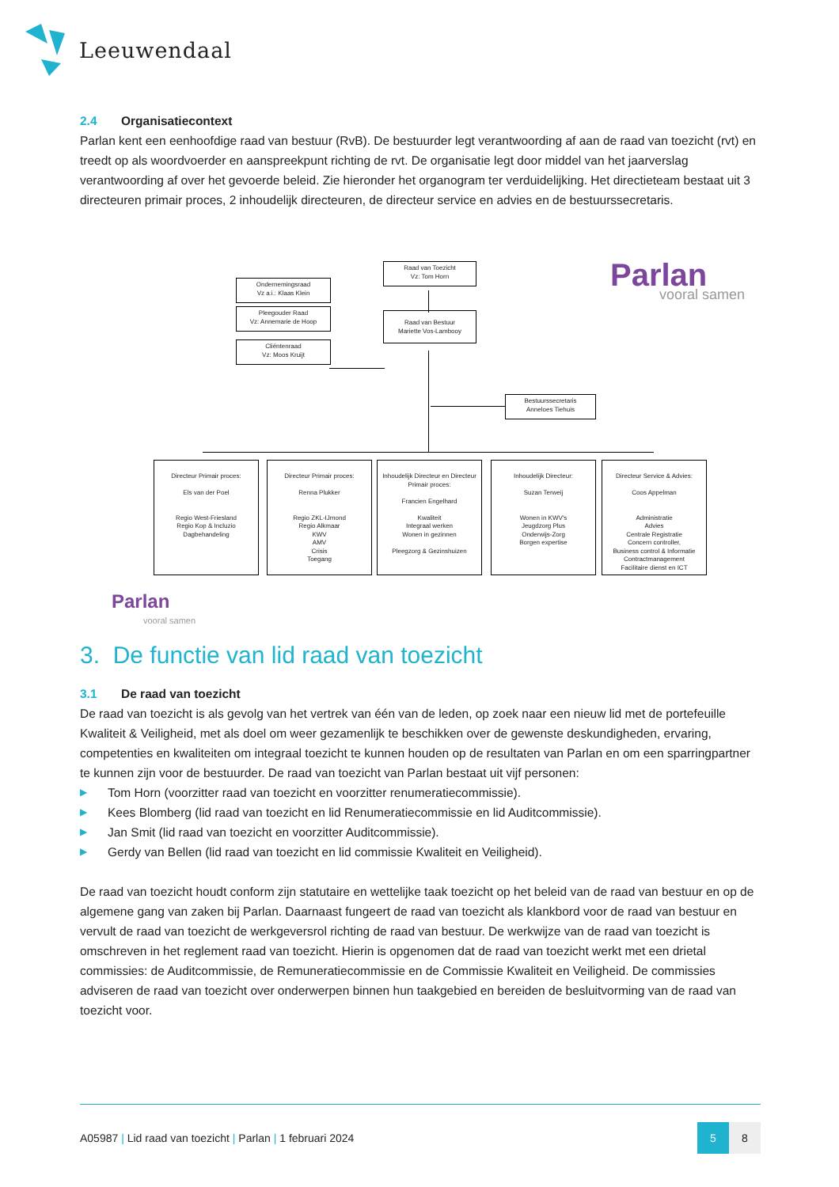Leeuwendaal
2.4 Organisatiecontext
Parlan kent een eenhoofdige raad van bestuur (RvB). De bestuurder legt verantwoording af aan de raad van toezicht (rvt) en treedt op als woordvoerder en aanspreekpunt richting de rvt. De organisatie legt door middel van het jaarverslag verantwoording af over het gevoerde beleid. Zie hieronder het organogram ter verduidelijking. Het directieteam bestaat uit 3 directeuren primair proces, 2 inhoudelijk directeuren, de directeur service en advies en de bestuurssecretaris.
Parlan
vooral samen
Raad van Toezicht
Vz: Tom Horn
Ondernemingsraad
Vz a.i.: Klaas Klein
Pleegouder Raad
Vz: Annemarie de Hoop
Cliëntenraad
Vz: Moos Kruijt
Raad van Bestuur
Mariette Vos-Lambooy
Bestuurssecretaris
Anneloes Tiehuis
Directeur Primair proces:
Els van der Poel
Regio West-Friesland
Regio Kop & Incluzio
Dagbehandeling
Directeur Primair proces:
Renna Plukker
Regio ZKL-IJmond
Regio Alkmaar
KWV
AMV
Crisis
Toegang
Inhoudelijk Directeur en Directeur Primair proces:
Francien Engelhard
Kwaliteit
Integraal werken
Wonen in gezinnen
Pleegzorg & Gezinshuizen
Inhoudelijk Directeur:
Suzan Terweij
Wonen in KWV's
Jeugdzorg Plus
Onderwijs-Zorg
Borgen expertise
Directeur Service & Advies:
Coos Appelman
Administratie
Advies
Centrale Registratie
Concern controller,
Business control & Informatie
Contractmanagement
Facilitaire dienst en ICT
Parlan
vooral samen
3. De functie van lid raad van toezicht
3.1 De raad van toezicht
De raad van toezicht is als gevolg van het vertrek van één van de leden, op zoek naar een nieuw lid met de portefeuille Kwaliteit & Veiligheid, met als doel om weer gezamenlijk te beschikken over de gewenste deskundigheden, ervaring, competenties en kwaliteiten om integraal toezicht te kunnen houden op de resultaten van Parlan en om een sparringpartner te kunnen zijn voor de bestuurder. De raad van toezicht van Parlan bestaat uit vijf personen:
▶ Tom Horn (voorzitter raad van toezicht en voorzitter renumeratiecommissie).
▶ Kees Blomberg (lid raad van toezicht en lid Renumeratiecommissie en lid Auditcommissie).
▶ Jan Smit (lid raad van toezicht en voorzitter Auditcommissie).
▶ Gerdy van Bellen (lid raad van toezicht en lid commissie Kwaliteit en Veiligheid).
De raad van toezicht houdt conform zijn statutaire en wettelijke taak toezicht op het beleid van de raad van bestuur en op de algemene gang van zaken bij Parlan. Daarnaast fungeert de raad van toezicht als klankbord voor de raad van bestuur en vervult de raad van toezicht de werkgeversrol richting de raad van bestuur. De werkwijze van de raad van toezicht is omschreven in het reglement raad van toezicht. Hierin is opgenomen dat de raad van toezicht werkt met een drietal commissies: de Auditcommissie, de Remuneratiecommissie en de Commissie Kwaliteit en Veiligheid. De commissies adviseren de raad van toezicht over onderwerpen binnen hun taakgebied en bereiden de besluitvorming van de raad van toezicht voor.
A05987 | Lid raad van toezicht | Parlan | 1 februari 2024
5 8